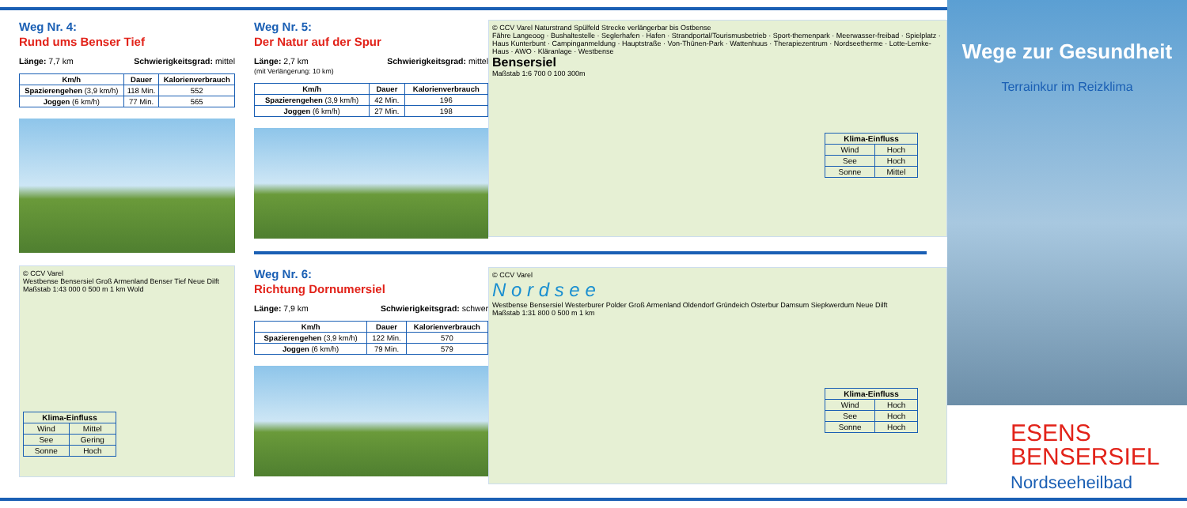Weg Nr. 4:
Rund ums Benser Tief
Länge: 7,7 km Schwierigkeitsgrad: mittel
| Km/h | Dauer | Kalorienverbrauch |
| --- | --- | --- |
| Spazierengehen (3,9 km/h) | 118 Min. | 552 |
| Joggen (6 km/h) | 77 Min. | 565 |
© CCV Varel
Westbense Bensersiel Groß Armenland Benser Tief Neue Dilft
Maßstab 1:43 000 0 500 m 1 km Wold
| Klima-Einfluss | |
| --- | --- |
| Wind | Mittel |
| See | Gering |
| Sonne | Hoch |
Weg Nr. 5:
Der Natur auf der Spur
Länge: 2,7 km
(mit Verlängerung: 10 km) Schwierigkeitsgrad: mittel
| Km/h | Dauer | Kalorienverbrauch |
| --- | --- | --- |
| Spazierengehen (3,9 km/h) | 42 Min. | 196 |
| Joggen (6 km/h) | 27 Min. | 198 |
Weg Nr. 6:
Richtung Dornumersiel
Länge: 7,9 km Schwierigkeitsgrad: schwer
| Km/h | Dauer | Kalorienverbrauch |
| --- | --- | --- |
| Spazierengehen (3,9 km/h) | 122 Min. | 570 |
| Joggen (6 km/h) | 79 Min. | 579 |
© CCV Varel Naturstrand Spülfeld Strecke verlängerbar bis Ostbense
Fähre Langeoog · Bushaltestelle · Seglerhafen · Hafen · Strandportal/Tourismusbetrieb · Sport-themenpark · Meerwasser-freibad · Spielplatz · Haus Kunterbunt · Campinganmeldung · Hauptstraße · Von-Thünen-Park · Wattenhuus · Therapiezentrum · Nordseetherme · Lotte-Lemke-Haus · AWO · Kläranlage · Westbense
Bensersiel
Maßstab 1:6 700 0 100 300m
| Klima-Einfluss | |
| --- | --- |
| Wind | Hoch |
| See | Hoch |
| Sonne | Mittel |
© CCV Varel
N o r d s e e
Westbense Bensersiel Westerburer Polder Groß Armenland Oldendorf Gründeich Osterbur Damsum Siepkwerdum Neue Dilft
Maßstab 1:31 800 0 500 m 1 km
| Klima-Einfluss | |
| --- | --- |
| Wind | Hoch |
| See | Hoch |
| Sonne | Hoch |
Wege zur Gesundheit
Terrainkur im Reizklima
ESENS
BENSERSIEL
Nordseeheilbad